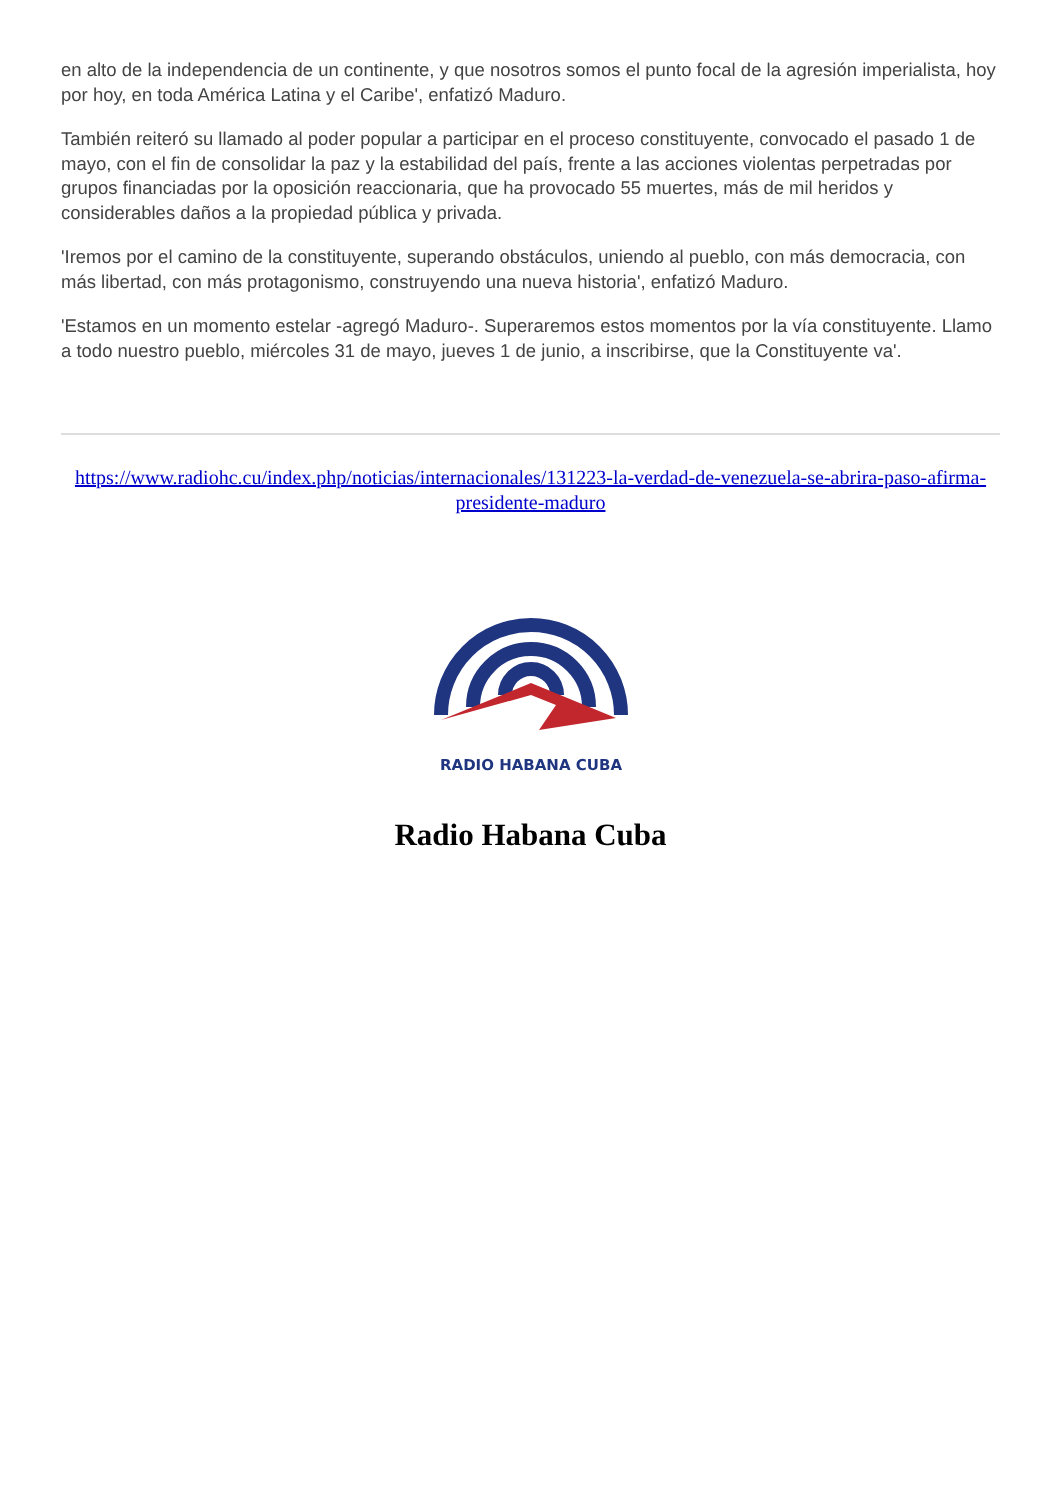en alto de la independencia de un continente, y que nosotros somos el punto focal de la agresión imperialista, hoy por hoy, en toda América Latina y el Caribe', enfatizó Maduro.
También reiteró su llamado al poder popular a participar en el proceso constituyente, convocado el pasado 1 de mayo, con el fin de consolidar la paz y la estabilidad del país, frente a las acciones violentas perpetradas por grupos financiadas por la oposición reaccionaria, que ha provocado 55 muertes, más de mil heridos y considerables daños a la propiedad pública y privada.
'Iremos por el camino de la constituyente, superando obstáculos, uniendo al pueblo, con más democracia, con más libertad, con más protagonismo, construyendo una nueva historia', enfatizó Maduro.
'Estamos en un momento estelar -agregó Maduro-. Superaremos estos momentos por la vía constituyente. Llamo a todo nuestro pueblo, miércoles 31 de mayo, jueves 1 de junio, a inscribirse, que la Constituyente va'.
https://www.radiohc.cu/index.php/noticias/internacionales/131223-la-verdad-de-venezuela-se-abrira-paso-afirma-presidente-maduro
RADIO HABANA CUBA
Radio Habana Cuba